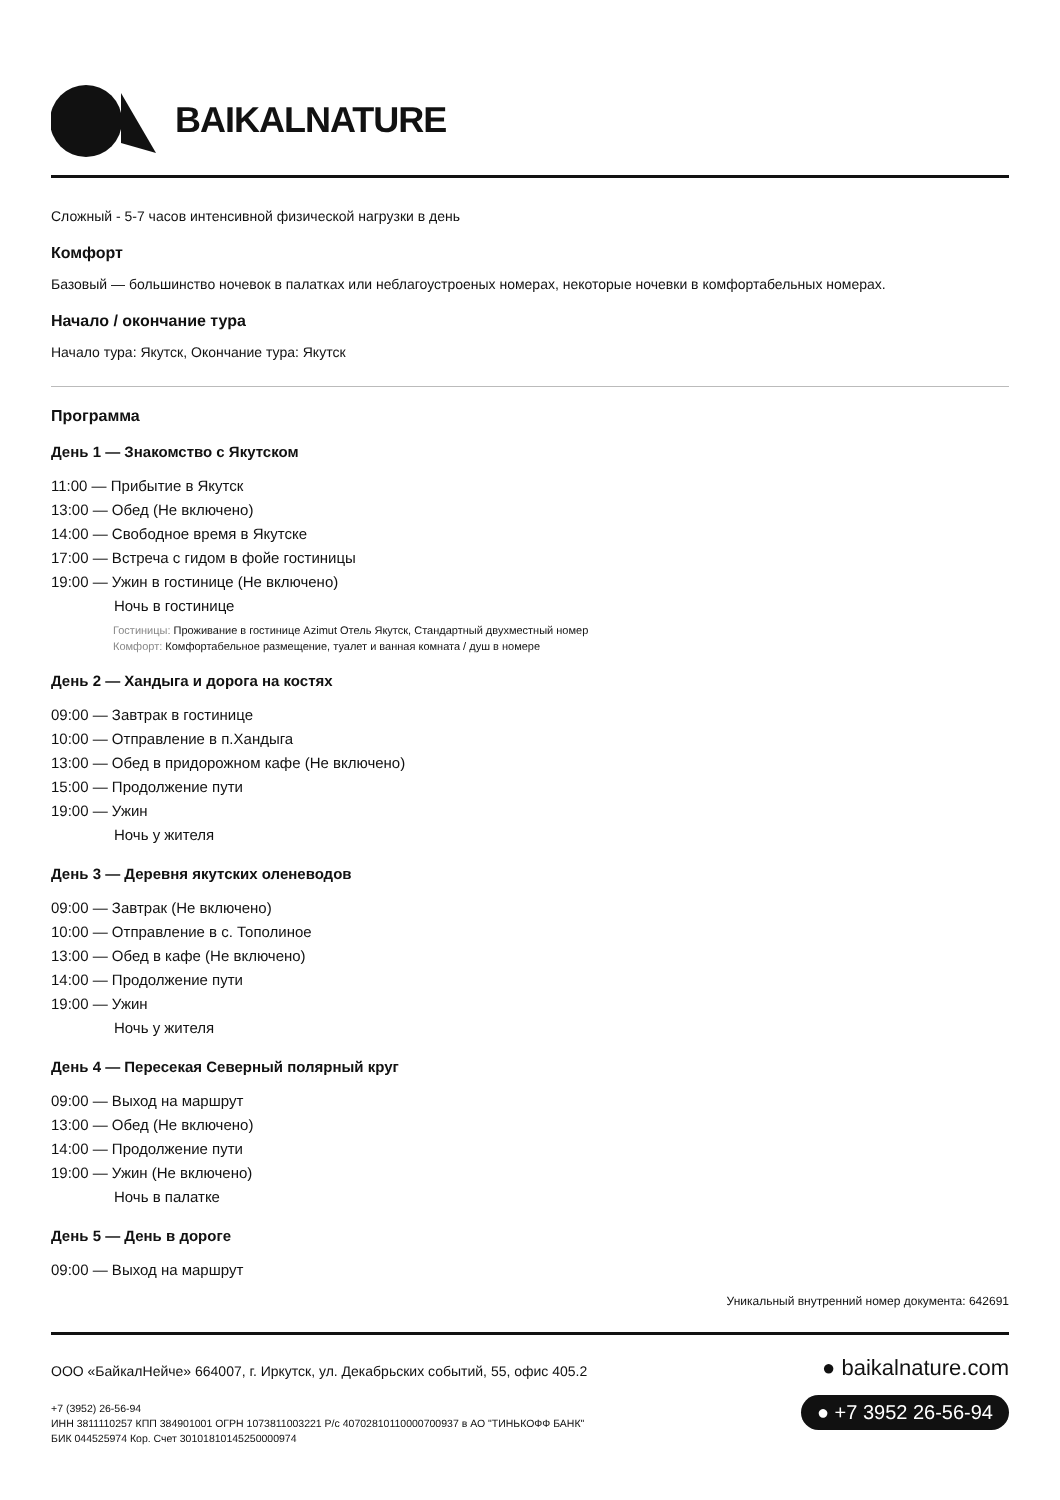BAIKALNATURE
Сложный - 5-7 часов интенсивной физической нагрузки в день
Комфорт
Базовый — большинство ночевок в палатках или неблагоустроеных номерах, некоторые ночевки в комфортабельных номерах.
Начало / окончание тура
Начало тура: Якутск, Окончание тура: Якутск
Программа
День 1 — Знакомство с Якутском
11:00 — Прибытие в Якутск
13:00 — Обед (Не включено)
14:00 — Свободное время в Якутске
17:00 — Встреча с гидом в фойе гостиницы
19:00 — Ужин в гостинице (Не включено)
Ночь в гостинице
Гостиницы: Проживание в гостинице Azimut Отель Якутск, Стандартный двухместный номер
Комфорт: Комфортабельное размещение, туалет и ванная комната / душ в номере
День 2 — Хандыга и дорога на костях
09:00 — Завтрак в гостинице
10:00 — Отправление в п.Хандыга
13:00 — Обед в придорожном кафе (Не включено)
15:00 — Продолжение пути
19:00 — Ужин
Ночь у жителя
День 3 — Деревня якутских оленеводов
09:00 — Завтрак (Не включено)
10:00 — Отправление в с. Тополиное
13:00 — Обед в кафе (Не включено)
14:00 — Продолжение пути
19:00 — Ужин
Ночь у жителя
День 4 — Пересекая Северный полярный круг
09:00 — Выход на маршрут
13:00 — Обед (Не включено)
14:00 — Продолжение пути
19:00 — Ужин (Не включено)
Ночь в палатке
День 5 — День в дороге
09:00 — Выход на маршрут
Уникальный внутренний номер документа: 642691
ООО «БайкалНейче» 664007, г. Иркутск, ул. Декабрьских событий, 55, офис 405.2
+7 (3952) 26-56-94
ИНН 3811110257 КПП 384901001 ОГРН 1073811003221 Р/с 40702810110000700937 в АО "ТИНЬКОФФ БАНК"
БИК 044525974 Кор. Счет 30101810145250000974
● baikalnature.com
● +7 3952 26-56-94